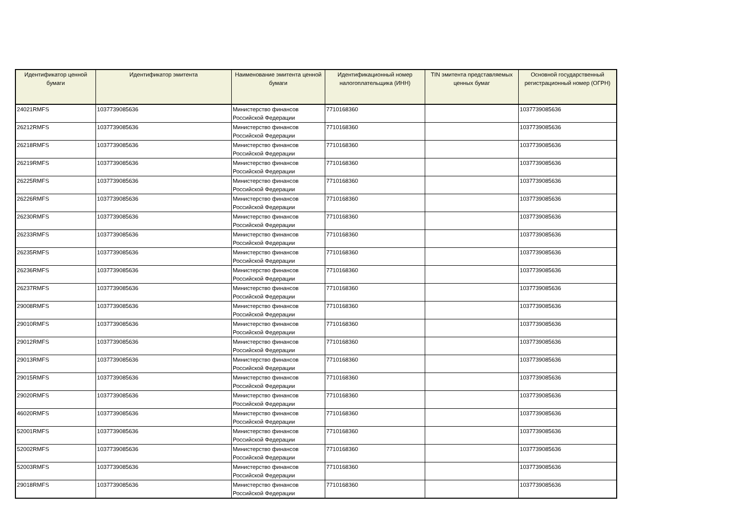| Идентификатор ценной бумаги | Идентификатор эмитента | Наименование эмитента ценной бумаги | Идентификационный номер налогоплательщика (ИНН) | TIN эмитента представляемых ценных бумаг | Основной государственный регистрационный номер (ОГРН) |
| --- | --- | --- | --- | --- | --- |
| 24021RMFS | 1037739085636 | Министерство финансов Российской Федерации | 7710168360 | | 1037739085636 |
| 26212RMFS | 1037739085636 | Министерство финансов Российской Федерации | 7710168360 | | 1037739085636 |
| 26218RMFS | 1037739085636 | Министерство финансов Российской Федерации | 7710168360 | | 1037739085636 |
| 26219RMFS | 1037739085636 | Министерство финансов Российской Федерации | 7710168360 | | 1037739085636 |
| 26225RMFS | 1037739085636 | Министерство финансов Российской Федерации | 7710168360 | | 1037739085636 |
| 26226RMFS | 1037739085636 | Министерство финансов Российской Федерации | 7710168360 | | 1037739085636 |
| 26230RMFS | 1037739085636 | Министерство финансов Российской Федерации | 7710168360 | | 1037739085636 |
| 26233RMFS | 1037739085636 | Министерство финансов Российской Федерации | 7710168360 | | 1037739085636 |
| 26235RMFS | 1037739085636 | Министерство финансов Российской Федерации | 7710168360 | | 1037739085636 |
| 26236RMFS | 1037739085636 | Министерство финансов Российской Федерации | 7710168360 | | 1037739085636 |
| 26237RMFS | 1037739085636 | Министерство финансов Российской Федерации | 7710168360 | | 1037739085636 |
| 29008RMFS | 1037739085636 | Министерство финансов Российской Федерации | 7710168360 | | 1037739085636 |
| 29010RMFS | 1037739085636 | Министерство финансов Российской Федерации | 7710168360 | | 1037739085636 |
| 29012RMFS | 1037739085636 | Министерство финансов Российской Федерации | 7710168360 | | 1037739085636 |
| 29013RMFS | 1037739085636 | Министерство финансов Российской Федерации | 7710168360 | | 1037739085636 |
| 29015RMFS | 1037739085636 | Министерство финансов Российской Федерации | 7710168360 | | 1037739085636 |
| 29020RMFS | 1037739085636 | Министерство финансов Российской Федерации | 7710168360 | | 1037739085636 |
| 46020RMFS | 1037739085636 | Министерство финансов Российской Федерации | 7710168360 | | 1037739085636 |
| 52001RMFS | 1037739085636 | Министерство финансов Российской Федерации | 7710168360 | | 1037739085636 |
| 52002RMFS | 1037739085636 | Министерство финансов Российской Федерации | 7710168360 | | 1037739085636 |
| 52003RMFS | 1037739085636 | Министерство финансов Российской Федерации | 7710168360 | | 1037739085636 |
| 29018RMFS | 1037739085636 | Министерство финансов Российской Федерации | 7710168360 | | 1037739085636 |